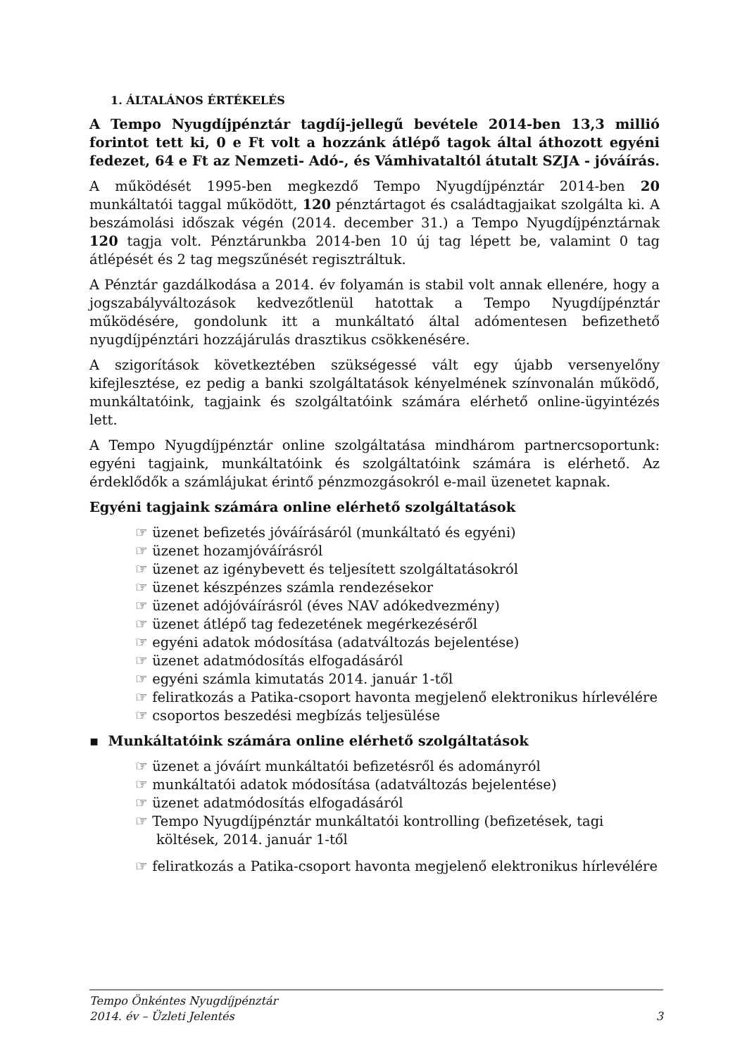1. ÁLTALÁNOS ÉRTÉKELÉS
A Tempo Nyugdíjpénztár tagdíj-jellegű bevétele 2014-ben 13,3 millió forintot tett ki, 0 e Ft volt a hozzánk átlépő tagok által áthozott egyéni fedezet, 64 e Ft az Nemzeti- Adó-, és Vámhivataltól átutalt SZJA - jóváírás.
A működését 1995-ben megkezdő Tempo Nyugdíjpénztár 2014-ben 20 munkáltatói taggal működött, 120 pénztártagot és családtagjaikat szolgálta ki. A beszámolási időszak végén (2014. december 31.) a Tempo Nyugdíjpénztárnak 120 tagja volt. Pénztárunkba 2014-ben 10 új tag lépett be, valamint 0 tag átlépését és 2 tag megszűnését regisztráltuk.
A Pénztár gazdálkodása a 2014. év folyamán is stabil volt annak ellenére, hogy a jogszabályváltozások kedvezőtlenül hatottak a Tempo Nyugdíjpénztár működésére, gondolunk itt a munkáltató által adómentesen befizethető nyugdíjpénztári hozzájárulás drasztikus csökkenésére.
A szigorítások következtében szükségessé vált egy újabb versenyelőny kifejlesztése, ez pedig a banki szolgáltatások kényelmének színvonalán működő, munkáltatóink, tagjaink és szolgáltatóink számára elérhető online-ügyintézés lett.
A Tempo Nyugdíjpénztár online szolgáltatása mindhárom partnercsoportunk: egyéni tagjaink, munkáltatóink és szolgáltatóink számára is elérhető. Az érdeklődők a számlájukat érintő pénzmozgásokról e-mail üzenetet kapnak.
Egyéni tagjaink számára online elérhető szolgáltatások
☞ üzenet befizetés jóváírásáról (munkáltató és egyéni)
☞ üzenet hozamjóváírásról
☞ üzenet az igénybevett és teljesített szolgáltatásokról
☞ üzenet készpénzes számla rendezésekor
☞ üzenet adójóváírásról (éves NAV adókedvezmény)
☞ üzenet átlépő tag fedezetének megérkezéséről
☞ egyéni adatok módosítása (adatváltozás bejelentése)
☞ üzenet adatmódosítás elfogadásáról
☞ egyéni számla kimutatás 2014. január 1-től
☞ feliratkozás a Patika-csoport havonta megjelenő elektronikus hírlevélére
☞ csoportos beszedési megbízás teljesülése
▪ Munkáltatóink számára online elérhető szolgáltatások
☞ üzenet a jóváírt munkáltatói befizetésről és adományról
☞ munkáltatói adatok módosítása (adatváltozás bejelentése)
☞ üzenet adatmódosítás elfogadásáról
☞ Tempo Nyugdíjpénztár munkáltatói kontrolling (befizetések, tagi költések, 2014. január 1-től
☞ feliratkozás a Patika-csoport havonta megjelenő elektronikus hírlevélére
Tempo Önkéntes Nyugdíjpénztár
2014. év – Üzleti Jelentés 3